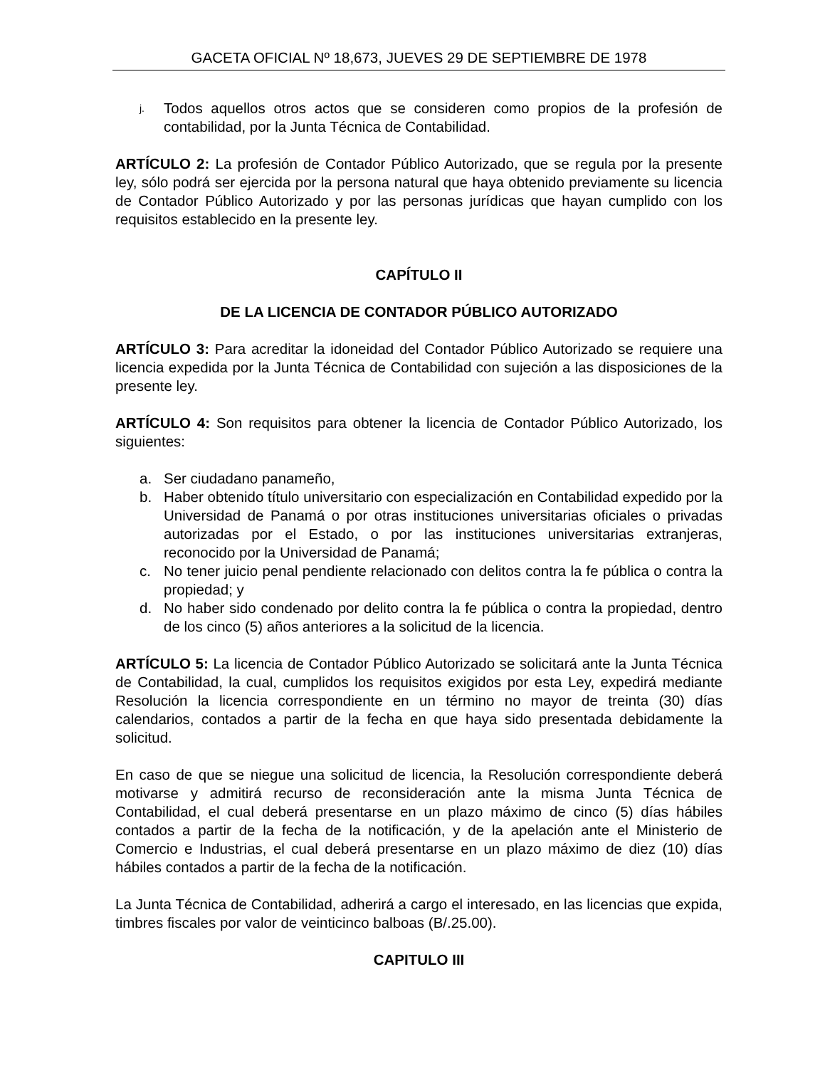GACETA OFICIAL Nº 18,673, JUEVES 29 DE SEPTIEMBRE DE 1978
j. Todos aquellos otros actos que se consideren como propios de la profesión de contabilidad, por la Junta Técnica de Contabilidad.
ARTÍCULO 2: La profesión de Contador Público Autorizado, que se regula por la presente ley, sólo podrá ser ejercida por la persona natural que haya obtenido previamente su licencia de Contador Público Autorizado y por las personas jurídicas que hayan cumplido con los requisitos establecido en la presente ley.
CAPÍTULO II
DE LA LICENCIA DE CONTADOR PÚBLICO AUTORIZADO
ARTÍCULO 3: Para acreditar la idoneidad del Contador Público Autorizado se requiere una licencia expedida por la Junta Técnica de Contabilidad con sujeción a las disposiciones de la presente ley.
ARTÍCULO 4: Son requisitos para obtener la licencia de Contador Público Autorizado, los siguientes:
a. Ser ciudadano panameño,
b. Haber obtenido título universitario con especialización en Contabilidad expedido por la Universidad de Panamá o por otras instituciones universitarias oficiales o privadas autorizadas por el Estado, o por las instituciones universitarias extranjeras, reconocido por la Universidad de Panamá;
c. No tener juicio penal pendiente relacionado con delitos contra la fe pública o contra la propiedad; y
d. No haber sido condenado por delito contra la fe pública o contra la propiedad, dentro de los cinco (5) años anteriores a la solicitud de la licencia.
ARTÍCULO 5: La licencia de Contador Público Autorizado se solicitará ante la Junta Técnica de Contabilidad, la cual, cumplidos los requisitos exigidos por esta Ley, expedirá mediante Resolución la licencia correspondiente en un término no mayor de treinta (30) días calendarios, contados a partir de la fecha en que haya sido presentada debidamente la solicitud.
En caso de que se niegue una solicitud de licencia, la Resolución correspondiente deberá motivarse y admitirá recurso de reconsideración ante la misma Junta Técnica de Contabilidad, el cual deberá presentarse en un plazo máximo de cinco (5) días hábiles contados a partir de la fecha de la notificación, y de la apelación ante el Ministerio de Comercio e Industrias, el cual deberá presentarse en un plazo máximo de diez (10) días hábiles contados a partir de la fecha de la notificación.
La Junta Técnica de Contabilidad, adherirá a cargo el interesado, en las licencias que expida, timbres fiscales por valor de veinticinco balboas (B/.25.00).
CAPITULO III